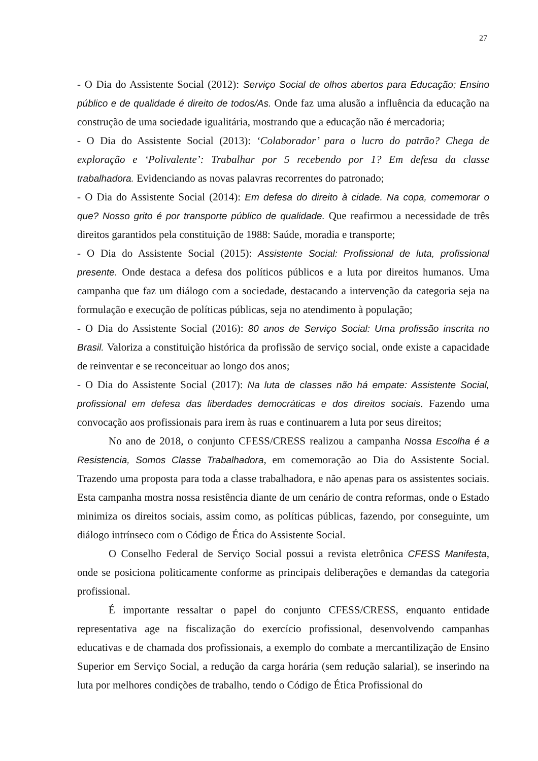27
- O Dia do Assistente Social (2012): Serviço Social de olhos abertos para Educação; Ensino público e de qualidade é direito de todos/As. Onde faz uma alusão a influência da educação na construção de uma sociedade igualitária, mostrando que a educação não é mercadoria;
- O Dia do Assistente Social (2013): ‘Colaborador’ para o lucro do patrão? Chega de exploração e ‘Polivalente’: Trabalhar por 5 recebendo por 1? Em defesa da classe trabalhadora. Evidenciando as novas palavras recorrentes do patronado;
- O Dia do Assistente Social (2014): Em defesa do direito à cidade. Na copa, comemorar o que? Nosso grito é por transporte público de qualidade. Que reafirmou a necessidade de três direitos garantidos pela constituição de 1988: Saúde, moradia e transporte;
- O Dia do Assistente Social (2015): Assistente Social: Profissional de luta, profissional presente. Onde destaca a defesa dos políticos públicos e a luta por direitos humanos. Uma campanha que faz um diálogo com a sociedade, destacando a intervenção da categoria seja na formulação e execução de políticas públicas, seja no atendimento à população;
- O Dia do Assistente Social (2016): 80 anos de Serviço Social: Uma profissão inscrita no Brasil. Valoriza a constituição histórica da profissão de serviço social, onde existe a capacidade de reinventar e se reconceituar ao longo dos anos;
- O Dia do Assistente Social (2017): Na luta de classes não há empate: Assistente Social, profissional em defesa das liberdades democráticas e dos direitos sociais. Fazendo uma convocação aos profissionais para irem às ruas e continuarem a luta por seus direitos;
No ano de 2018, o conjunto CFESS/CRESS realizou a campanha Nossa Escolha é a Resistencia, Somos Classe Trabalhadora, em comemoração ao Dia do Assistente Social. Trazendo uma proposta para toda a classe trabalhadora, e não apenas para os assistentes sociais. Esta campanha mostra nossa resistência diante de um cenário de contra reformas, onde o Estado minimiza os direitos sociais, assim como, as políticas públicas, fazendo, por conseguinte, um diálogo intrínseco com o Código de Ética do Assistente Social.
O Conselho Federal de Serviço Social possui a revista eletrônica CFESS Manifesta, onde se posiciona politicamente conforme as principais deliberações e demandas da categoria profissional.
É importante ressaltar o papel do conjunto CFESS/CRESS, enquanto entidade representativa age na fiscalização do exercício profissional, desenvolvendo campanhas educativas e de chamada dos profissionais, a exemplo do combate a mercantilização de Ensino Superior em Serviço Social, a redução da carga horária (sem redução salarial), se inserindo na luta por melhores condições de trabalho, tendo o Código de Ética Profissional do